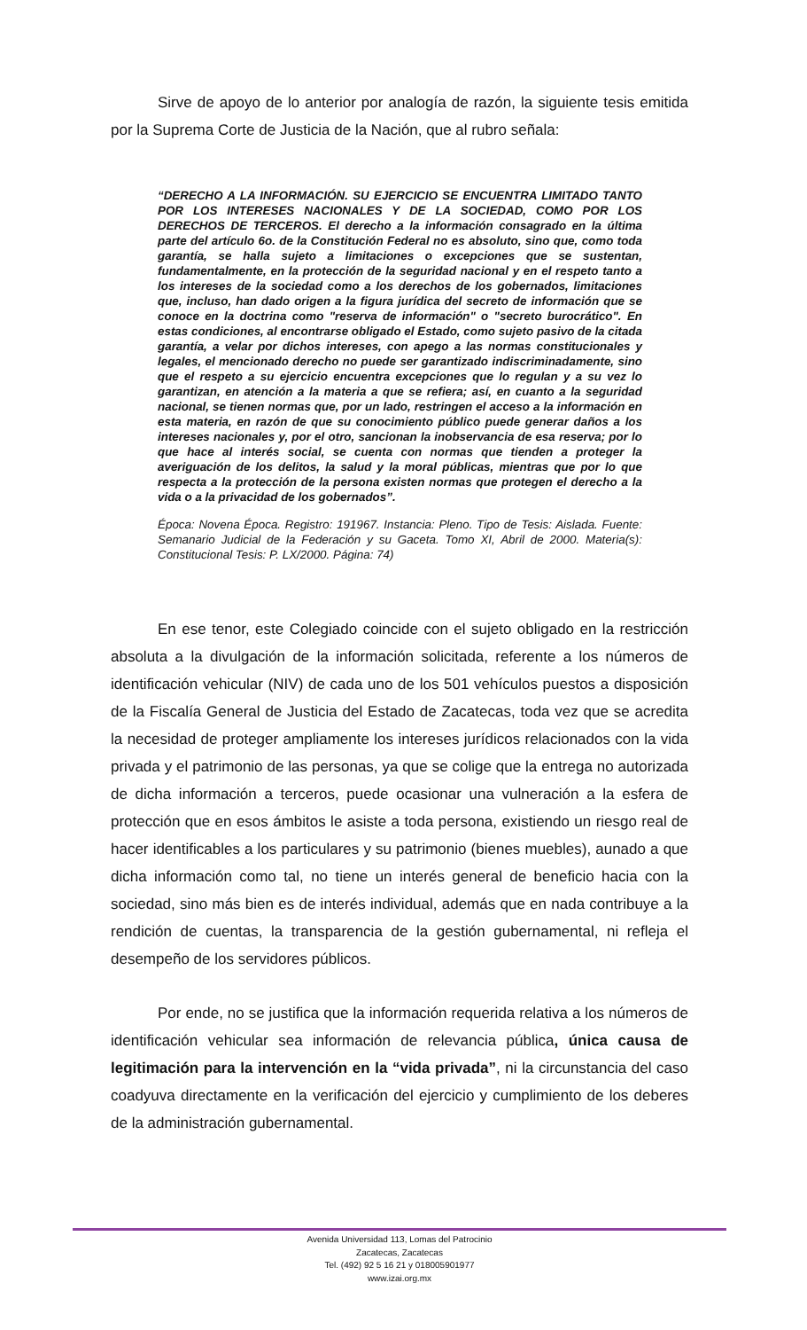Sirve de apoyo de lo anterior por analogía de razón, la siguiente tesis emitida por la Suprema Corte de Justicia de la Nación, que al rubro señala:
“DERECHO A LA INFORMACIÓN. SU EJERCICIO SE ENCUENTRA LIMITADO TANTO POR LOS INTERESES NACIONALES Y DE LA SOCIEDAD, COMO POR LOS DERECHOS DE TERCEROS. El derecho a la información consagrado en la última parte del artículo 6o. de la Constitución Federal no es absoluto, sino que, como toda garantía, se halla sujeto a limitaciones o excepciones que se sustentan, fundamentalmente, en la protección de la seguridad nacional y en el respeto tanto a los intereses de la sociedad como a los derechos de los gobernados, limitaciones que, incluso, han dado origen a la figura jurídica del secreto de información que se conoce en la doctrina como "reserva de información" o "secreto burocrático". En estas condiciones, al encontrarse obligado el Estado, como sujeto pasivo de la citada garantía, a velar por dichos intereses, con apego a las normas constitucionales y legales, el mencionado derecho no puede ser garantizado indiscriminadamente, sino que el respeto a su ejercicio encuentra excepciones que lo regulan y a su vez lo garantizan, en atención a la materia a que se refiera; así, en cuanto a la seguridad nacional, se tienen normas que, por un lado, restringen el acceso a la información en esta materia, en razón de que su conocimiento público puede generar daños a los intereses nacionales y, por el otro, sancionan la inobservancia de esa reserva; por lo que hace al interés social, se cuenta con normas que tienden a proteger la averiguación de los delitos, la salud y la moral públicas, mientras que por lo que respecta a la protección de la persona existen normas que protegen el derecho a la vida o a la privacidad de los gobernados”.
Época: Novena Época. Registro: 191967. Instancia: Pleno. Tipo de Tesis: Aislada. Fuente: Semanario Judicial de la Federación y su Gaceta. Tomo XI, Abril de 2000. Materia(s): Constitucional Tesis: P. LX/2000. Página: 74)
En ese tenor, este Colegiado coincide con el sujeto obligado en la restricción absoluta a la divulgación de la información solicitada, referente a los números de identificación vehicular (NIV) de cada uno de los 501 vehículos puestos a disposición de la Fiscalía General de Justicia del Estado de Zacatecas, toda vez que se acredita la necesidad de proteger ampliamente los intereses jurídicos relacionados con la vida privada y el patrimonio de las personas, ya que se colige que la entrega no autorizada de dicha información a terceros, puede ocasionar una vulneración a la esfera de protección que en esos ámbitos le asiste a toda persona, existiendo un riesgo real de hacer identificables a los particulares y su patrimonio (bienes muebles), aunado a que dicha información como tal, no tiene un interés general de beneficio hacia con la sociedad, sino más bien es de interés individual, además que en nada contribuye a la rendición de cuentas, la transparencia de la gestión gubernamental, ni refleja el desempeño de los servidores públicos.
Por ende, no se justifica que la información requerida relativa a los números de identificación vehicular sea información de relevancia pública, única causa de legitimación para la intervención en la “vida privada”, ni la circunstancia del caso coadyuva directamente en la verificación del ejercicio y cumplimiento de los deberes de la administración gubernamental.
Avenida Universidad 113, Lomas del Patrocinio
Zacatecas, Zacatecas
Tel. (492) 92 5 16 21 y 018005901977
www.izai.org.mx